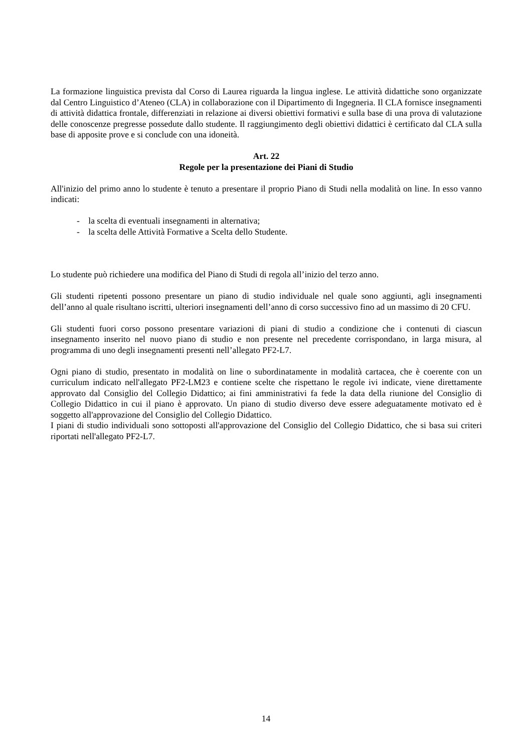La formazione linguistica prevista dal Corso di Laurea riguarda la lingua inglese. Le attività didattiche sono organizzate dal Centro Linguistico d’Ateneo (CLA) in collaborazione con il Dipartimento di Ingegneria. Il CLA fornisce insegnamenti di attività didattica frontale, differenziati in relazione ai diversi obiettivi formativi e sulla base di una prova di valutazione delle conoscenze pregresse possedute dallo studente. Il raggiungimento degli obiettivi didattici è certificato dal CLA sulla base di apposite prove e si conclude con una idoneità.
Art. 22
Regole per la presentazione dei Piani di Studio
All'inizio del primo anno lo studente è tenuto a presentare il proprio Piano di Studi nella modalità on line. In esso vanno indicati:
- la scelta di eventuali insegnamenti in alternativa;
- la scelta delle Attività Formative a Scelta dello Studente.
Lo studente può richiedere una modifica del Piano di Studi di regola all’inizio del terzo anno.
Gli studenti ripetenti possono presentare un piano di studio individuale nel quale sono aggiunti, agli insegnamenti dell’anno al quale risultano iscritti, ulteriori insegnamenti dell’anno di corso successivo fino ad un massimo di 20 CFU.
Gli studenti fuori corso possono presentare variazioni di piani di studio a condizione che i contenuti di ciascun insegnamento inserito nel nuovo piano di studio e non presente nel precedente corrispondano, in larga misura, al programma di uno degli insegnamenti presenti nell’allegato PF2-L7.
Ogni piano di studio, presentato in modalità on line o subordinatamente in modalità cartacea, che è coerente con un curriculum indicato nell'allegato PF2-LM23 e contiene scelte che rispettano le regole ivi indicate, viene direttamente approvato dal Consiglio del Collegio Didattico; ai fini amministrativi fa fede la data della riunione del Consiglio di Collegio Didattico in cui il piano è approvato. Un piano di studio diverso deve essere adeguatamente motivato ed è soggetto all'approvazione del Consiglio del Collegio Didattico.
I piani di studio individuali sono sottoposti all'approvazione del Consiglio del Collegio Didattico, che si basa sui criteri riportati nell'allegato PF2-L7.
14